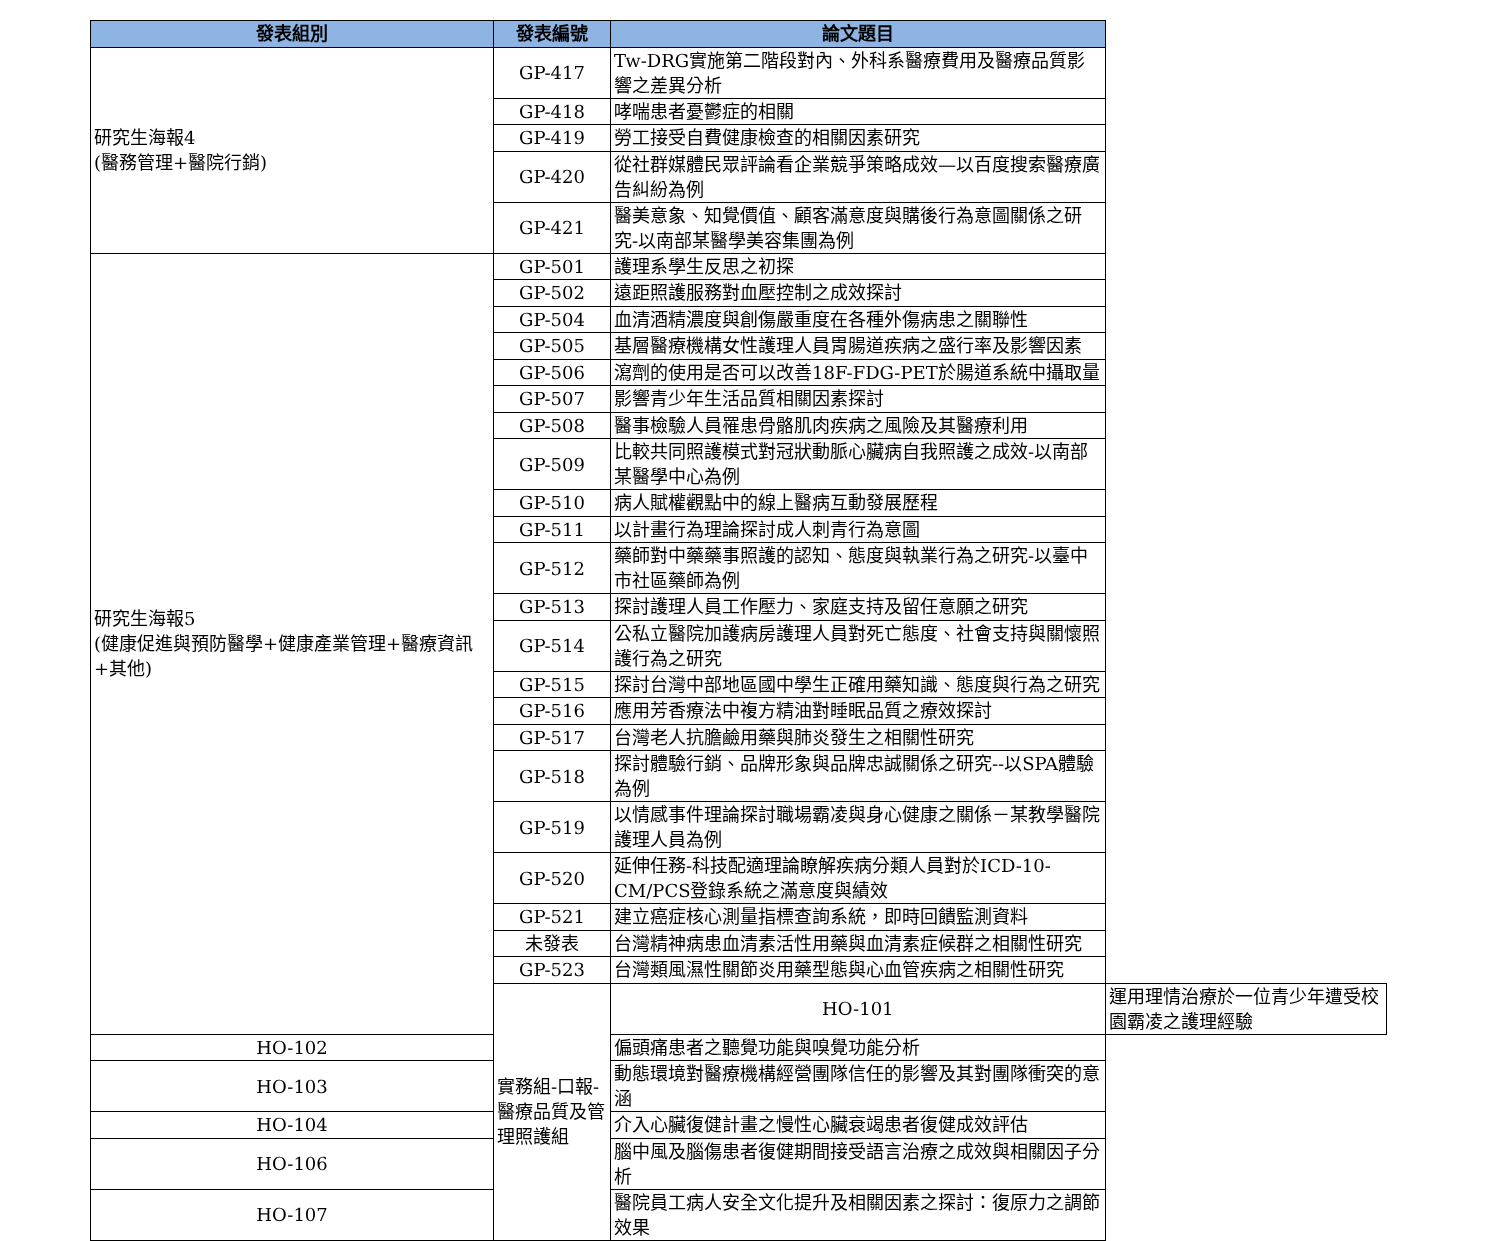| 發表組別 | 發表編號 | 論文題目 | |
| --- | --- | --- | --- |
| 研究生海報4 (醫務管理+醫院行銷) | GP-417 | Tw-DRG實施第二階段對內、外科系醫療費用及醫療品質影響之差異分析 | |
| | GP-418 | 哮喘患者憂鬱症的相關 | |
| | GP-419 | 勞工接受自費健康檢查的相關因素研究 | |
| | GP-420 | 從社群媒體民眾評論看企業競爭策略成效—以百度搜索醫療廣告糾紛為例 | |
| | GP-421 | 醫美意象、知覺價值、顧客滿意度與購後行為意圖關係之研究-以南部某醫學美容集團為例 | |
| 研究生海報5 (健康促進與預防醫學+健康產業管理+醫療資訊+其他) | GP-501 | 護理系學生反思之初探 | |
| | GP-502 | 遠距照護服務對血壓控制之成效探討 | |
| | GP-504 | 血清酒精濃度與創傷嚴重度在各種外傷病患之關聯性 | |
| | GP-505 | 基層醫療機構女性護理人員胃腸道疾病之盛行率及影響因素 | |
| | GP-506 | 瀉劑的使用是否可以改善18F-FDG-PET於腸道系統中攝取量 | |
| | GP-507 | 影響青少年生活品質相關因素探討 | |
| | GP-508 | 醫事檢驗人員罹患骨骼肌肉疾病之風險及其醫療利用 | |
| | GP-509 | 比較共同照護模式對冠狀動脈心臟病自我照護之成效-以南部某醫學中心為例 | |
| | GP-510 | 病人賦權觀點中的線上醫病互動發展歷程 | |
| | GP-511 | 以計畫行為理論探討成人刺青行為意圖 | |
| | GP-512 | 藥師對中藥藥事照護的認知、態度與執業行為之研究-以臺中市社區藥師為例 | |
| | GP-513 | 探討護理人員工作壓力、家庭支持及留任意願之研究 | |
| | GP-514 | 公私立醫院加護病房護理人員對死亡態度、社會支持與關懷照護行為之研究 | |
| | GP-515 | 探討台灣中部地區國中學生正確用藥知識、態度與行為之研究 | |
| | GP-516 | 應用芳香療法中複方精油對睡眠品質之療效探討 | |
| | GP-517 | 台灣老人抗膽鹼用藥與肺炎發生之相關性研究 | |
| | GP-518 | 探討體驗行銷、品牌形象與品牌忠誠關係之研究--以SPA體驗為例 | |
| | GP-519 | 以情感事件理論探討職場霸凌與身心健康之關係－某教學醫院護理人員為例 | |
| | GP-520 | 延伸任務-科技配適理論瞭解疾病分類人員對於ICD-10-CM/PCS登錄系統之滿意度與績效 | |
| | GP-521 | 建立癌症核心測量指標查詢系統，即時回饋監測資料 | |
| | 未發表 | 台灣精神病患血清素活性用藥與血清素症候群之相關性研究 | |
| | GP-523 | 台灣類風濕性關節炎用藥型態與心血管疾病之相關性研究 | |
| | 實務組-口報-醫療品質及管理照護組 | HO-101 | 運用理情治療於一位青少年遭受校園霸凌之護理經驗 |
| HO-102 | | 偏頭痛患者之聽覺功能與嗅覺功能分析 | |
| HO-103 | | 動態環境對醫療機構經營團隊信任的影響及其對團隊衝突的意涵 | |
| HO-104 | | 介入心臟復健計畫之慢性心臟衰竭患者復健成效評估 | |
| HO-106 | | 腦中風及腦傷患者復健期間接受語言治療之成效與相關因子分析 | |
| HO-107 | | 醫院員工病人安全文化提升及相關因素之探討：復原力之調節效果 | |